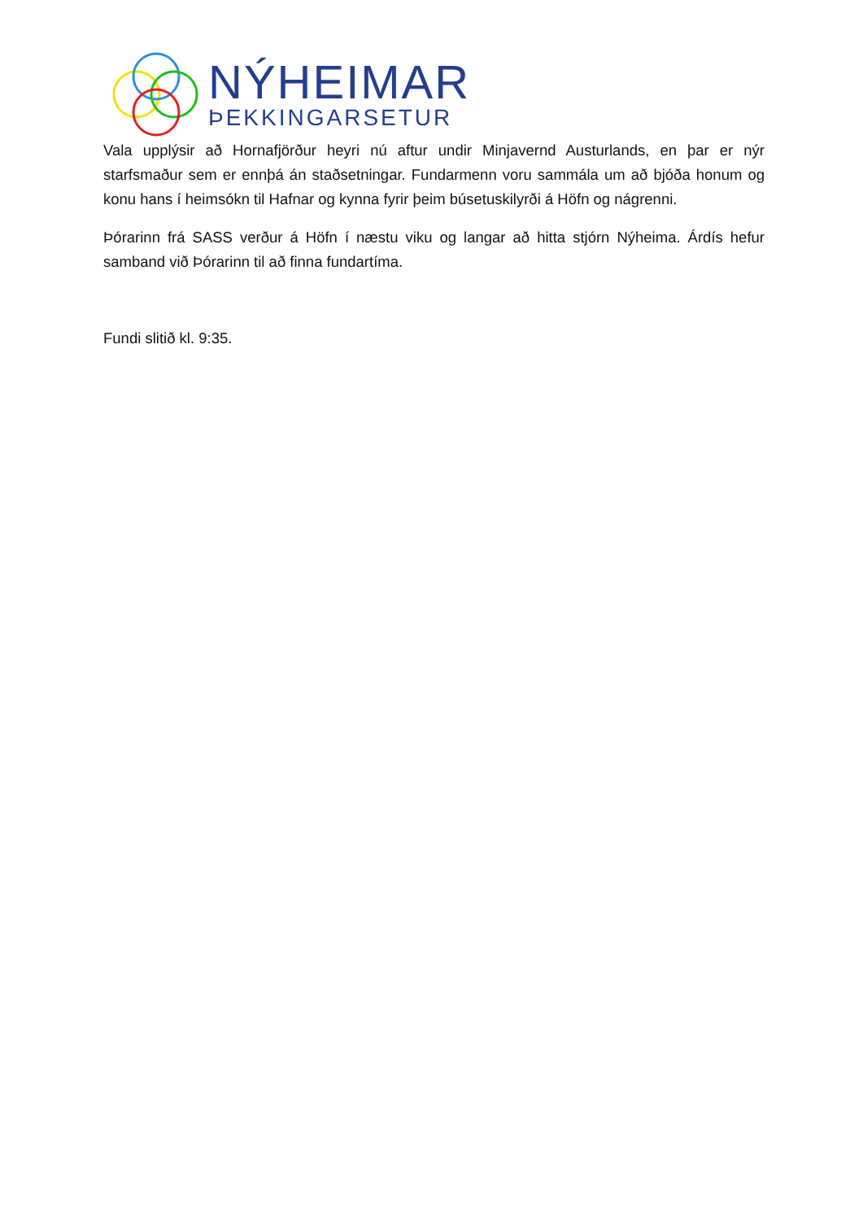NÝHEIMAR
ÞEKKINGARSETUR
Vala upplýsir að Hornafjörður heyri nú aftur undir Minjavernd Austurlands, en þar er nýr starfsmaður sem er ennþá án staðsetningar. Fundarmenn voru sammála um að bjóða honum og konu hans í heimsókn til Hafnar og kynna fyrir þeim búsetuskilyrði á Höfn og nágrenni.
Þórarinn frá SASS verður á Höfn í næstu viku og langar að hitta stjórn Nýheima. Árdís hefur samband við Þórarinn til að finna fundartíma.
Fundi slitið kl. 9:35.